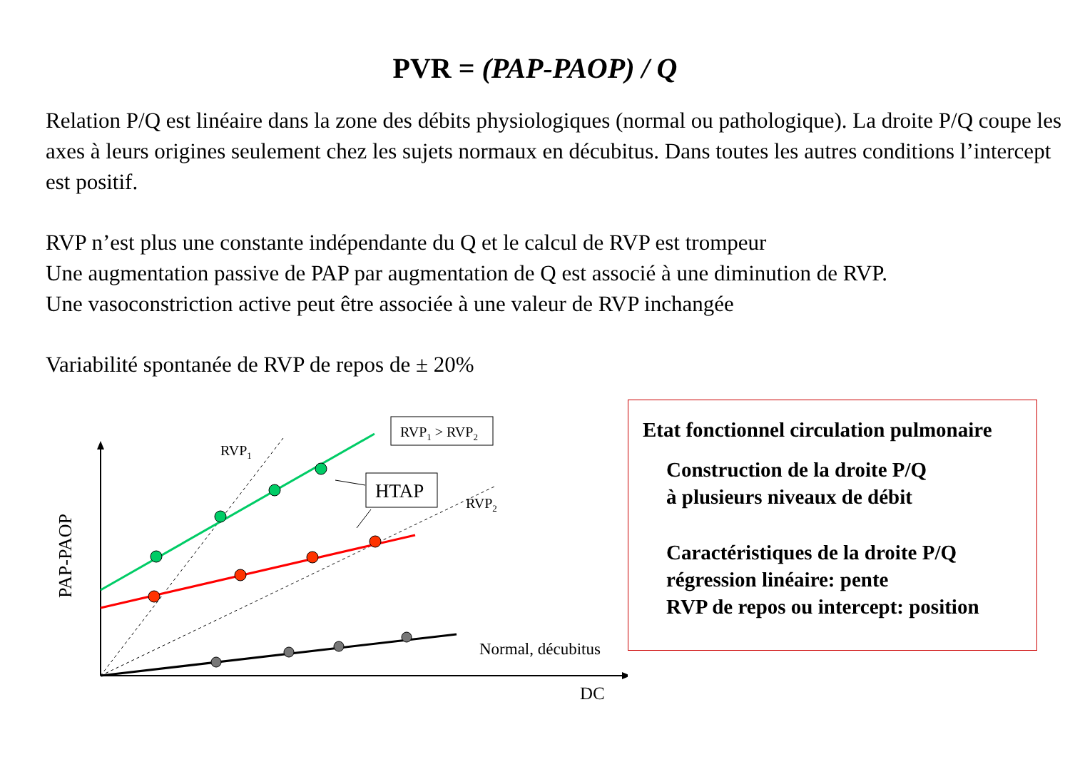PVR = (PAP-PAOP) / Q
Relation P/Q est linéaire dans la zone des débits physiologiques (normal ou pathologique). La droite P/Q coupe les axes à leurs origines seulement chez les sujets normaux en décubitus. Dans toutes les autres conditions l’intercept est positif.
RVP n’est plus une constante indépendante du Q et le calcul de RVP est trompeur
Une augmentation passive de PAP par augmentation de Q est associé à une diminution de RVP.
Une vasoconstriction active peut être associée à une valeur de RVP inchangée
Variabilité spontanée de RVP de repos de ± 20%
RVP1 > RVP2
HTAP
RVP1
RVP2
Normal, décubitus
DC
PAP-PAOP
Etat fonctionnel circulation pulmonaire
Construction de la droite P/Q
à plusieurs niveaux de débit
Caractéristiques de la droite P/Q
régression linéaire: pente
RVP de repos ou intercept: position